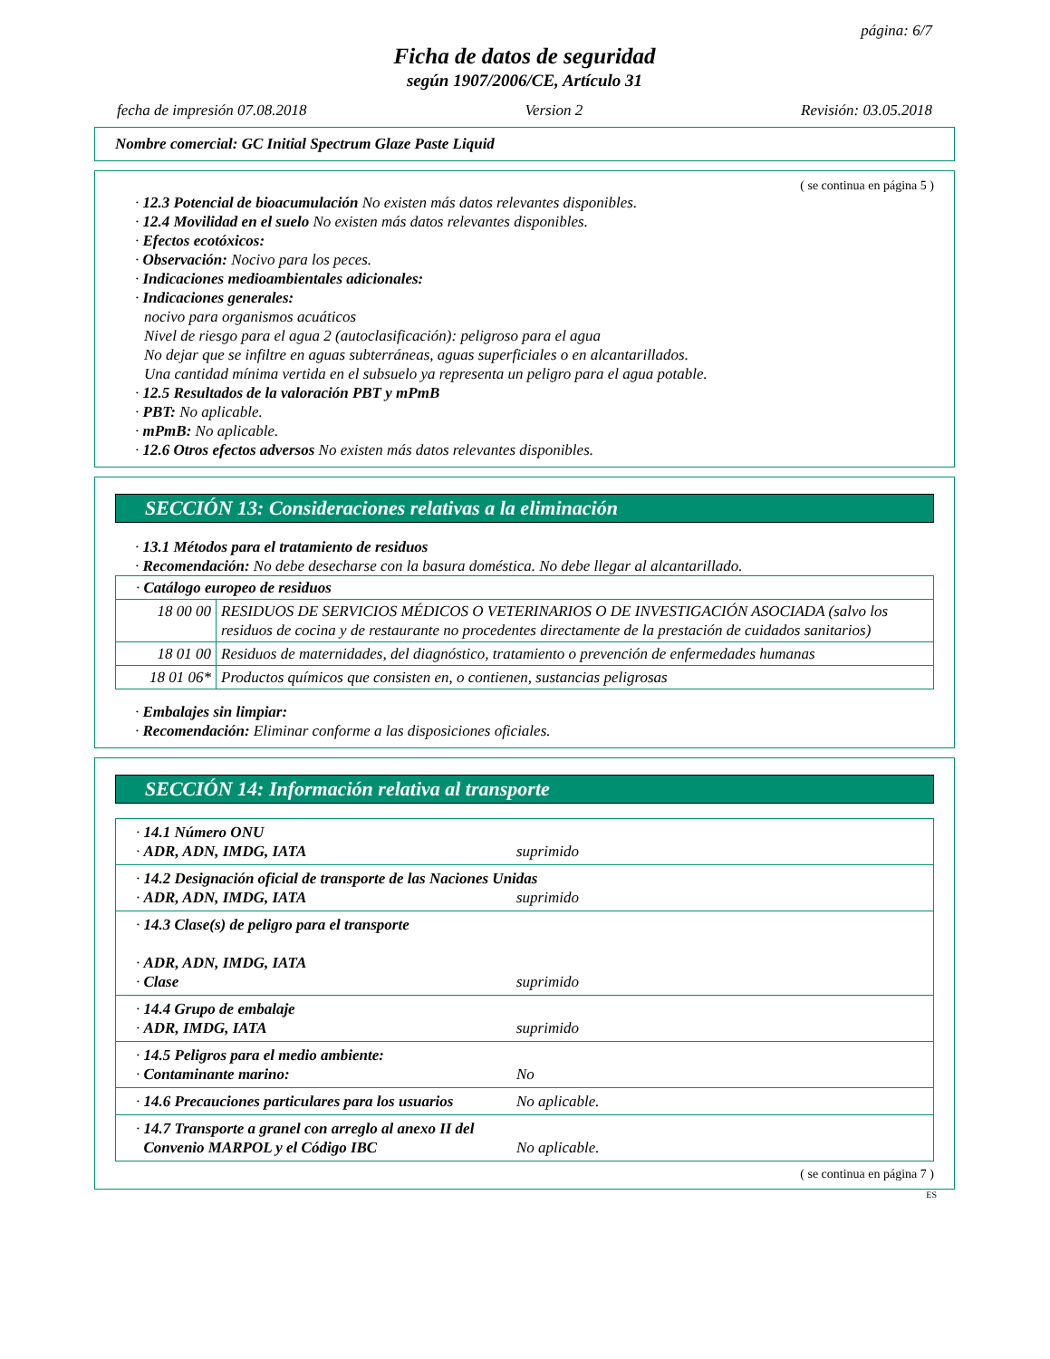página: 6/7
Ficha de datos de seguridad
según 1907/2006/CE, Artículo 31
fecha de impresión 07.08.2018 Version 2 Revisión: 03.05.2018
Nombre comercial: GC Initial Spectrum Glaze Paste Liquid
( se continua en página 5 )
· 12.3 Potencial de bioacumulación No existen más datos relevantes disponibles.
· 12.4 Movilidad en el suelo No existen más datos relevantes disponibles.
· Efectos ecotóxicos:
· Observación: Nocivo para los peces.
· Indicaciones medioambientales adicionales:
· Indicaciones generales:
nocivo para organismos acuáticos
Nivel de riesgo para el agua 2 (autoclasificación): peligroso para el agua
No dejar que se infiltre en aguas subterráneas, aguas superficiales o en alcantarillados.
Una cantidad mínima vertida en el subsuelo ya representa un peligro para el agua potable.
· 12.5 Resultados de la valoración PBT y mPmB
· PBT: No aplicable.
· mPmB: No aplicable.
· 12.6 Otros efectos adversos No existen más datos relevantes disponibles.
SECCIÓN 13: Consideraciones relativas a la eliminación
· 13.1 Métodos para el tratamiento de residuos
· Recomendación: No debe desecharse con la basura doméstica. No debe llegar al alcantarillado.
| · Catálogo europeo de residuos | |
| 18 00 00 | RESIDUOS DE SERVICIOS MÉDICOS O VETERINARIOS O DE INVESTIGACIÓN ASOCIADA (salvo los residuos de cocina y de restaurante no procedentes directamente de la prestación de cuidados sanitarios) |
| 18 01 00 | Residuos de maternidades, del diagnóstico, tratamiento o prevención de enfermedades humanas |
| 18 01 06* | Productos químicos que consisten en, o contienen, sustancias peligrosas |
· Embalajes sin limpiar:
· Recomendación: Eliminar conforme a las disposiciones oficiales.
SECCIÓN 14: Información relativa al transporte
| · 14.1 Número ONU · ADR, ADN, IMDG, IATA suprimido |
| · 14.2 Designación oficial de transporte de las Naciones Unidas · ADR, ADN, IMDG, IATA suprimido |
| · 14.3 Clase(s) de peligro para el transporte · ADR, ADN, IMDG, IATA · Clase suprimido |
| · 14.4 Grupo de embalaje · ADR, IMDG, IATA suprimido |
| · 14.5 Peligros para el medio ambiente: · Contaminante marino: No |
| · 14.6 Precauciones particulares para los usuarios No aplicable. |
| · 14.7 Transporte a granel con arreglo al anexo II del Convenio MARPOL y el Código IBC No aplicable. |
( se continua en página 7 )
ES